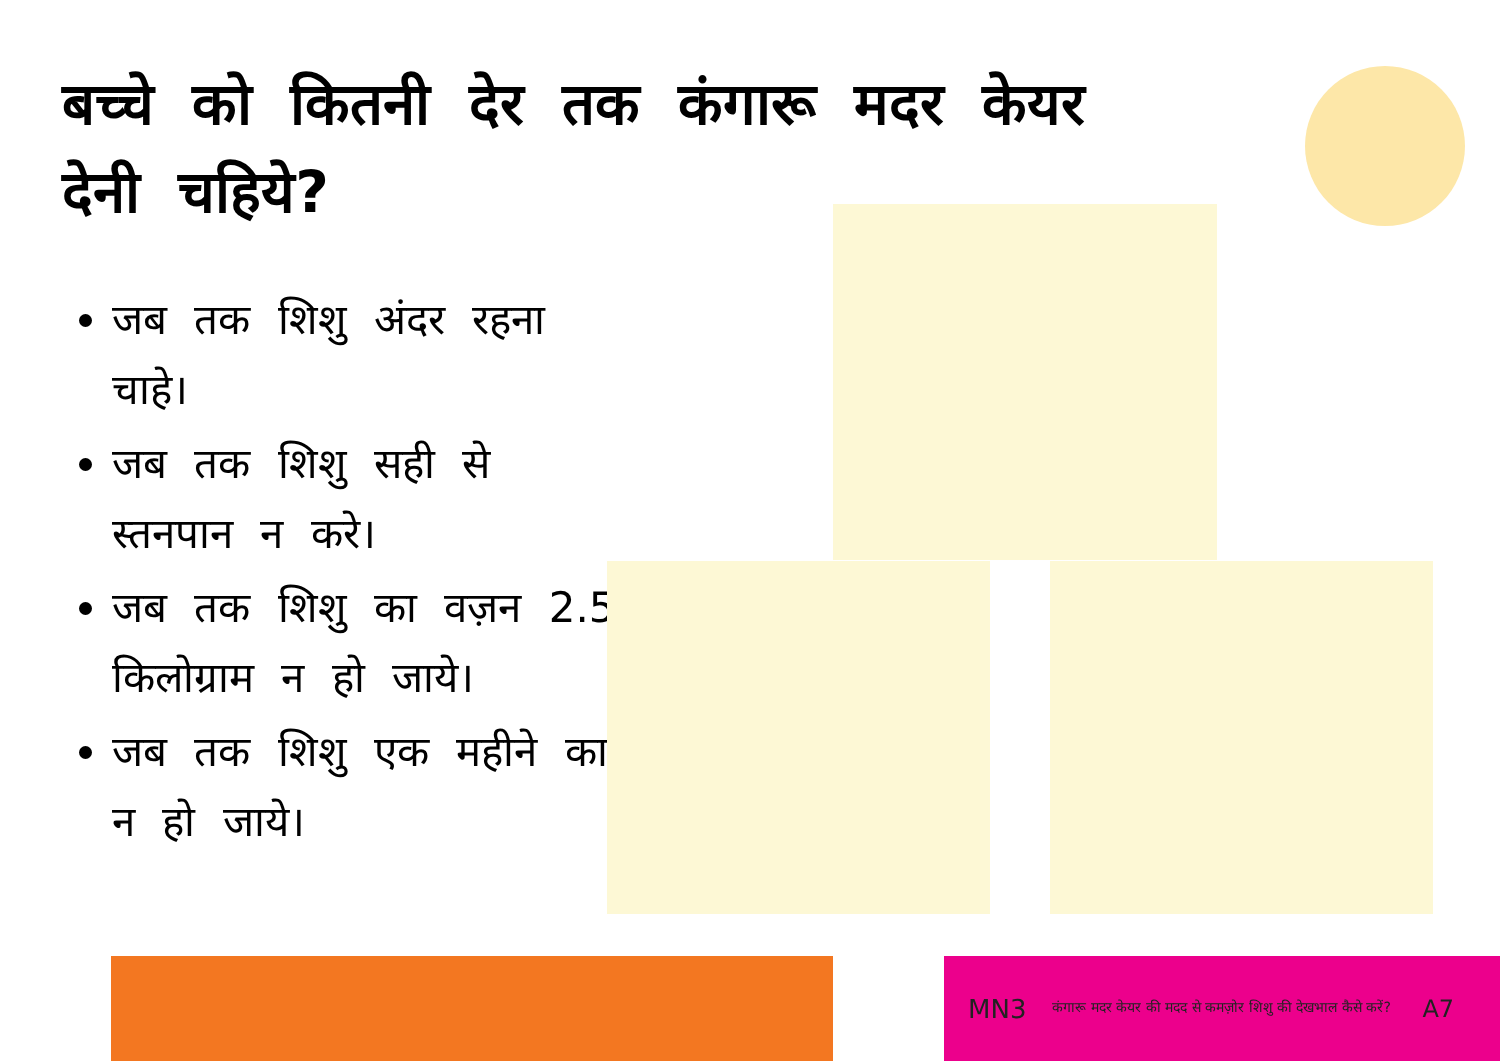बच्चे को कितनी देर तक कंगारू मदर केयर देनी चहिये?
जब तक शिशु अंदर रहना चाहे।
जब तक शिशु सही से स्तनपान न करे।
जब तक शिशु का वज़न 2.5 किलोग्राम न हो जाये।
जब तक शिशु एक महीने का न हो जाये।
MN3 कंगारू मदर केयर की मदद से कमज़ोर शिशु की देखभाल कैसे करें? A7